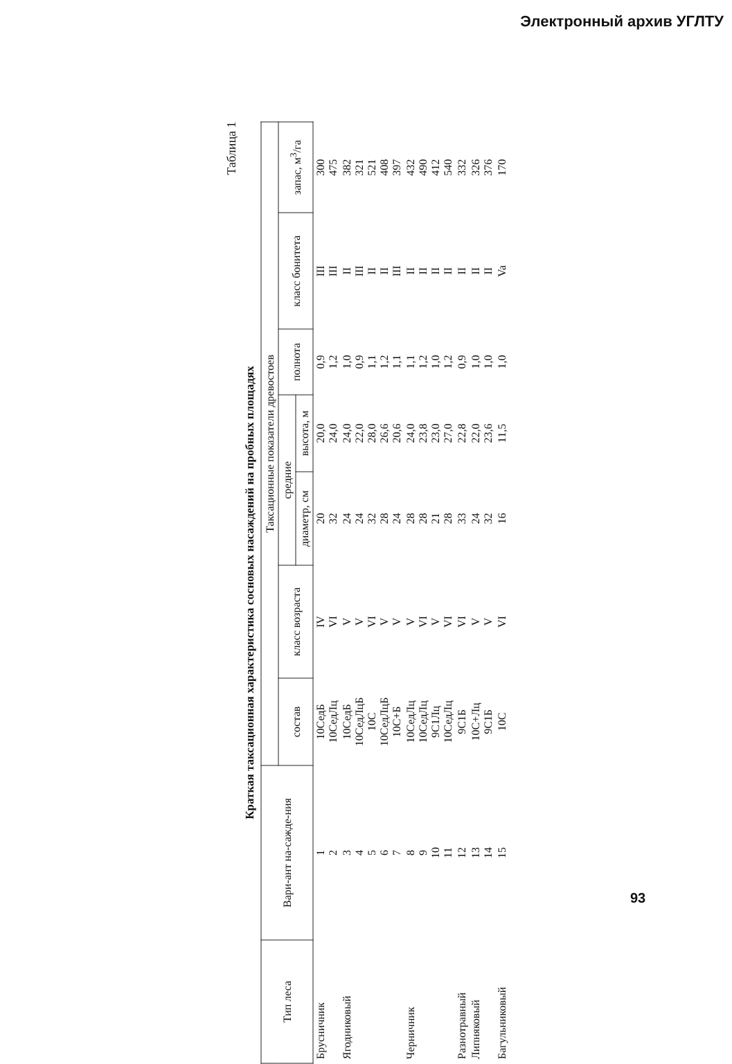Электронный архив УГЛТУ
Таблица 1
Краткая таксационная характеристика сосновых насаждений на пробных площадях
| Тип леса | Вари-ант на-сажде-ния | Таксационные показатели древостоев | | | | | | |
| --- | --- | --- | --- | --- | --- | --- | --- | --- |
| | | состав | класс возраста | средние | | полнота | класс бонитета | запас, м<sup>3</sup>/га |
| | | | | диаметр, см | высота, м | | | |
| Брусничник | 1 2 | 10СедБ 10СедЛц | IV VI | 20 32 | 20,0 24,0 | 0,9 1,2 | III III | 300 475 |
| Ягодниковый | 3 4 5 6 7 | 10СедБ 10СедЛцБ 10С 10СедЛцБ 10С+Б | V V VI V V | 24 24 32 28 24 | 24,0 22,0 28,0 26,6 20,6 | 1,0 0,9 1,1 1,2 1,1 | II III II II III | 382 321 521 408 397 |
| Черничник | 8 9 10 11 | 10СедЛц 10СедЛц 9С1Лц 10СедЛц | V VI V VI | 28 28 21 28 | 24,0 23,8 23,0 27,0 | 1,1 1,2 1,0 1,2 | II II II II | 432 490 412 540 |
| Разнотравный | 12 | 9С1Б | VI | 33 | 22,8 | 0,9 | II | 332 |
| Липняковый | 13 14 | 10С+Лц 9С1Б | V V | 24 32 | 22,0 23,6 | 1,0 1,0 | II II | 326 376 |
| Багульниковый | 15 | 10С | VI | 16 | 11,5 | 1,0 | Va | 170 |
93